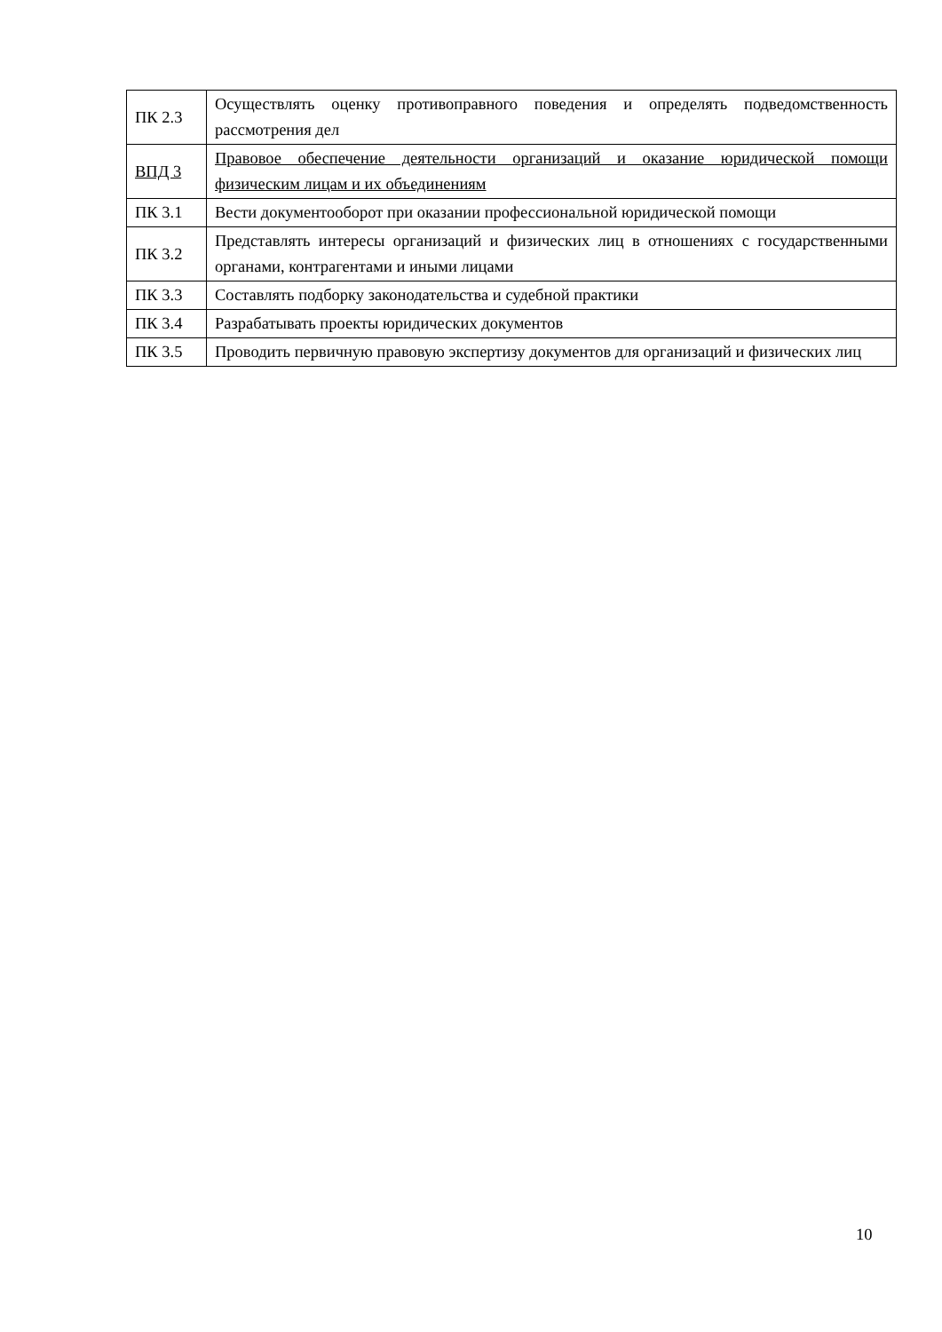| ПК 2.3 | Осуществлять оценку противоправного поведения и определять подведомственность рассмотрения дел |
| ВПД 3 | Правовое обеспечение деятельности организаций и оказание юридической помощи физическим лицам и их объединениям |
| ПК 3.1 | Вести документооборот при оказании профессиональной юридической помощи |
| ПК 3.2 | Представлять интересы организаций и физических лиц в отношениях с государственными органами, контрагентами и иными лицами |
| ПК 3.3 | Составлять подборку законодательства и судебной практики |
| ПК 3.4 | Разрабатывать проекты юридических документов |
| ПК 3.5 | Проводить первичную правовую экспертизу документов для организаций и физических лиц |
10